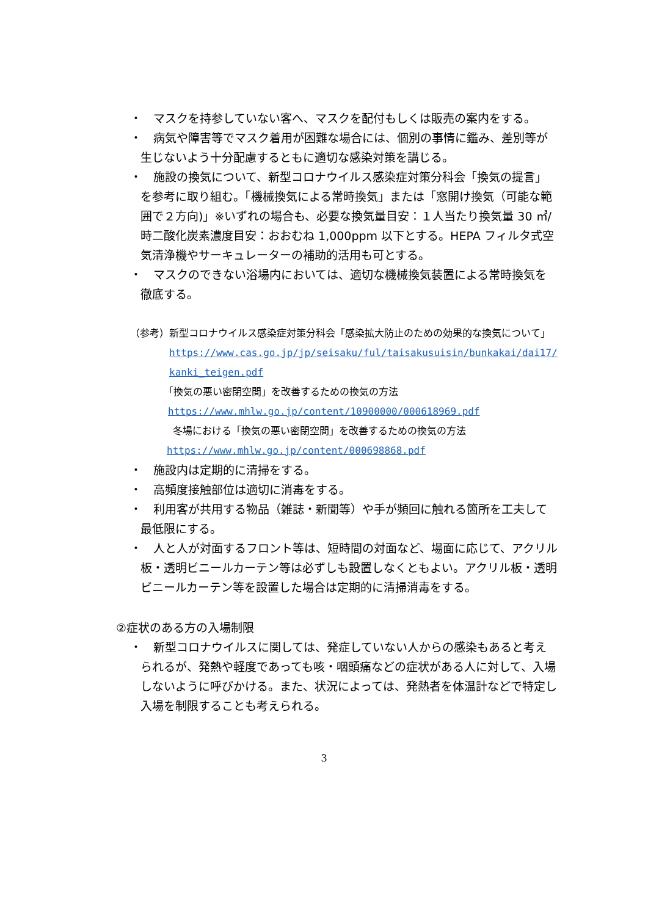・　マスクを持参していない客へ、マスクを配付もしくは販売の案内をする。
・　病気や障害等でマスク着用が困難な場合には、個別の事情に鑑み、差別等が生じないよう十分配慮するともに適切な感染対策を講じる。
・　施設の換気について、新型コロナウイルス感染症対策分科会「換気の提言」を参考に取り組む。「機械換気による常時換気」または「窓開け換気（可能な範囲で２方向)」※いずれの場合も、必要な換気量目安：１人当たり換気量 30 ㎥/時二酸化炭素濃度目安：おおむね 1,000ppm 以下とする。HEPA フィルタ式空気清浄機やサーキュレーターの補助的活用も可とする。
・　マスクのできない浴場内においては、適切な機械換気装置による常時換気を徹底する。
（参考）新型コロナウイルス感染症対策分科会「感染拡大防止のための効果的な換気について」
https://www.cas.go.jp/jp/seisaku/ful/taisakusuisin/bunkakai/dai17/kanki_teigen.pdf
「換気の悪い密閉空間」を改善するための換気の方法
https://www.mhlw.go.jp/content/10900000/000618969.pdf
冬場における「換気の悪い密閉空間」を改善するための換気の方法
https://www.mhlw.go.jp/content/000698868.pdf
・　施設内は定期的に清掃をする。
・　高頻度接触部位は適切に消毒をする。
・　利用客が共用する物品（雑誌・新聞等）や手が頻回に触れる箇所を工夫して最低限にする。
・　人と人が対面するフロント等は、短時間の対面など、場面に応じて、アクリル板・透明ビニールカーテン等は必ずしも設置しなくともよい。アクリル板・透明ビニールカーテン等を設置した場合は定期的に清掃消毒をする。
②症状のある方の入場制限
・　新型コロナウイルスに関しては、発症していない人からの感染もあると考えられるが、発熱や軽度であっても咳・咽頭痛などの症状がある人に対して、入場しないように呼びかける。また、状況によっては、発熱者を体温計などで特定し入場を制限することも考えられる。
3